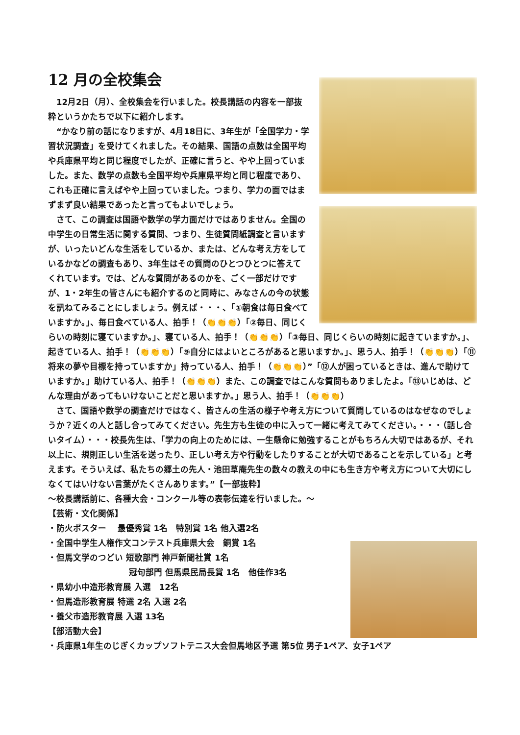12 月の全校集会
　12月2日（月）、全校集会を行いました。校長講話の内容を一部抜粋というかたちで以下に紹介します。
　“かなり前の話になりますが、4月18日に、3年生が「全国学力・学習状況調査」を受けてくれました。その結果、国語の点数は全国平均や兵庫県平均と同じ程度でしたが、正確に言うと、やや上回っていました。また、数学の点数も全国平均や兵庫県平均と同じ程度であり、これも正確に言えばやや上回っていました。つまり、学力の面ではまずまず良い結果であったと言ってもよいでしょう。
　さて、この調査は国語や数学の学力面だけではありません。全国の中学生の日常生活に関する質問、つまり、生徒質問紙調査と言いますが、いったいどんな生活をしているか、または、どんな考え方をしているかなどの調査もあり、3年生はその質問のひとつひとつに答えてくれています。では、どんな質問があるのかを、ごく一部だけですが、1・2年生の皆さんにも紹介するのと同時に、みなさんの今の状態を訊ねてみることにしましょう。例えば・・・、「①朝食は毎日食べていますか。」、毎日食べている人、拍手！（👏👏👏）「②毎日、同じくらいの時刻に寝ていますか。」、寝ている人、拍手！（👏👏👏）「③毎日、同じくらいの時刻に起きていますか。」、起きている人、拍手！（👏👏👏）「⑨自分にはよいところがあると思いますか。」、思う人、拍手！（👏👏👏）「⑪将来の夢や目標を持っていますか」持っている人、拍手！（👏👏👏）”「⑫人が困っているときは、進んで助けていますか。」助けている人、拍手！（👏👏👏）また、この調査ではこんな質問もありましたよ。「⑬いじめは、どんな理由があってもいけないことだと思いますか。」思う人、拍手！（👏👏👏）
　さて、国語や数学の調査だけではなく、皆さんの生活の様子や考え方について質問しているのはなぜなのでしょうか？近くの人と話し合ってみてください。先生方も生徒の中に入って一緒に考えてみてください。・・・（話し合いタイム）・・・校長先生は、「学力の向上のためには、一生懸命に勉強することがもちろん大切ではあるが、それ以上に、規則正しい生活を送ったり、正しい考え方や行動をしたりすることが大切であることを示している」と考えます。そういえば、私たちの郷土の先人・池田草庵先生の数々の教えの中にも生き方や考え方について大切にしなくてはいけない言葉がたくさんあります。”【一部抜粋】
～校長講話前に、各種大会・コンクール等の表彰伝達を行いました。～
【芸術・文化関係】
・防火ポスター　 最優秀賞 1名　特別賞 1名 他入選2名
・全国中学生人権作文コンテスト兵庫県大会　銅賞 1名
・但馬文学のつどい 短歌部門 神戸新聞社賞 1名
冠句部門 但馬県民局長賞 1名　他佳作3名
・県幼小中造形教育展 入選　12名
・但馬造形教育展 特選 2名 入選 2名
・養父市造形教育展 入選 13名
【部活動大会】
・兵庫県1年生のじぎくカップソフトテニス大会但馬地区予選 第5位 男子1ペア、女子1ペア